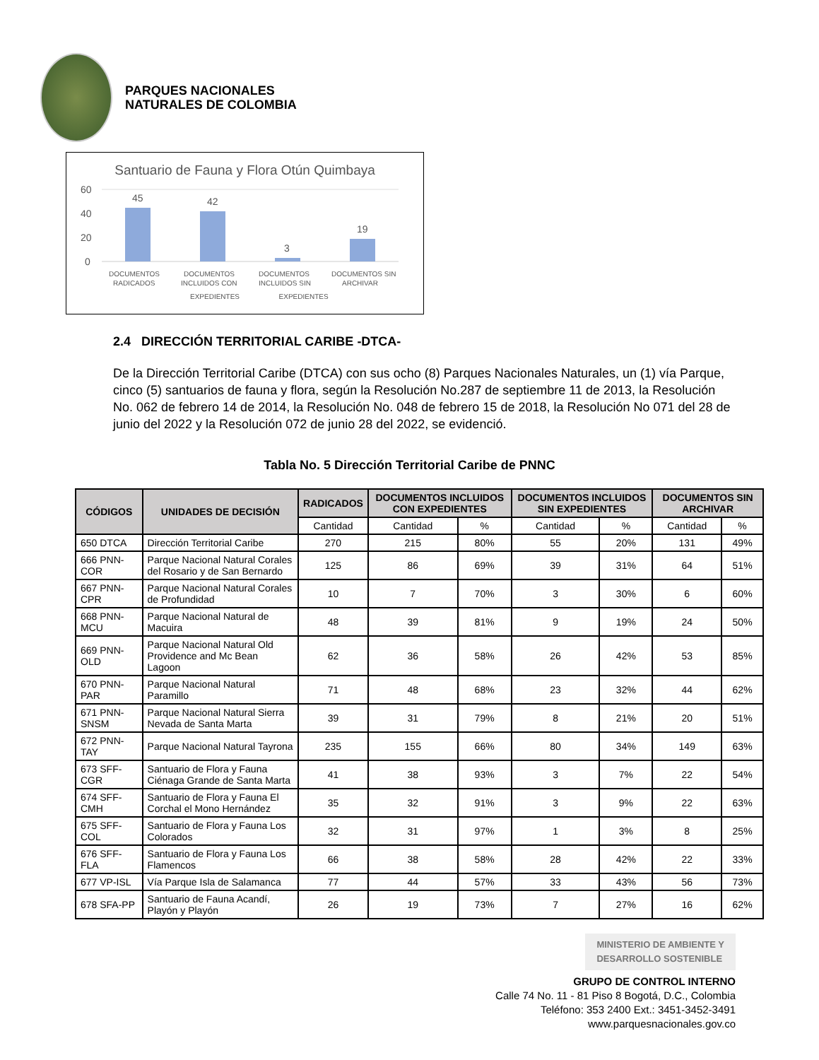PARQUES NACIONALES
NATURALES DE COLOMBIA
Santuario de Fauna y Flora Otún Quimbaya
60
40
20
0
45
42
3
19
DOCUMENTOS
RADICADOS
DOCUMENTOS
INCLUIDOS CON
DOCUMENTOS
INCLUIDOS SIN
DOCUMENTOS SIN
ARCHIVAR
EXPEDIENTES EXPEDIENTES
2.4 DIRECCIÓN TERRITORIAL CARIBE -DTCA-
De la Dirección Territorial Caribe (DTCA) con sus ocho (8) Parques Nacionales Naturales, un (1) vía Parque, cinco (5) santuarios de fauna y flora, según la Resolución No.287 de septiembre 11 de 2013, la Resolución No. 062 de febrero 14 de 2014, la Resolución No. 048 de febrero 15 de 2018, la Resolución No 071 del 28 de junio del 2022 y la Resolución 072 de junio 28 del 2022, se evidenció.
Tabla No. 5 Dirección Territorial Caribe de PNNC
| CÓDIGOS | UNIDADES DE DECISIÓN | RADICADOS | DOCUMENTOS INCLUIDOS CON EXPEDIENTES | | DOCUMENTOS INCLUIDOS SIN EXPEDIENTES | | DOCUMENTOS SIN ARCHIVAR | |
| --- | --- | --- | --- | --- | --- | --- | --- | --- |
| | | Cantidad | Cantidad | % | Cantidad | % | Cantidad | % |
| 650 DTCA | Dirección Territorial Caribe | 270 | 215 | 80% | 55 | 20% | 131 | 49% |
| 666 PNN-COR | Parque Nacional Natural Corales del Rosario y de San Bernardo | 125 | 86 | 69% | 39 | 31% | 64 | 51% |
| 667 PNN-CPR | Parque Nacional Natural Corales de Profundidad | 10 | 7 | 70% | 3 | 30% | 6 | 60% |
| 668 PNN-MCU | Parque Nacional Natural de Macuira | 48 | 39 | 81% | 9 | 19% | 24 | 50% |
| 669 PNN-OLD | Parque Nacional Natural Old Providence and Mc Bean Lagoon | 62 | 36 | 58% | 26 | 42% | 53 | 85% |
| 670 PNN-PAR | Parque Nacional Natural Paramillo | 71 | 48 | 68% | 23 | 32% | 44 | 62% |
| 671 PNN-SNSM | Parque Nacional Natural Sierra Nevada de Santa Marta | 39 | 31 | 79% | 8 | 21% | 20 | 51% |
| 672 PNN-TAY | Parque Nacional Natural Tayrona | 235 | 155 | 66% | 80 | 34% | 149 | 63% |
| 673 SFF-CGR | Santuario de Flora y Fauna Ciénaga Grande de Santa Marta | 41 | 38 | 93% | 3 | 7% | 22 | 54% |
| 674 SFF-CMH | Santuario de Flora y Fauna El Corchal el Mono Hernández | 35 | 32 | 91% | 3 | 9% | 22 | 63% |
| 675 SFF-COL | Santuario de Flora y Fauna Los Colorados | 32 | 31 | 97% | 1 | 3% | 8 | 25% |
| 676 SFF-FLA | Santuario de Flora y Fauna Los Flamencos | 66 | 38 | 58% | 28 | 42% | 22 | 33% |
| 677 VP-ISL | Vía Parque Isla de Salamanca | 77 | 44 | 57% | 33 | 43% | 56 | 73% |
| 678 SFA-PP | Santuario de Fauna Acandí, Playón y Playón | 26 | 19 | 73% | 7 | 27% | 16 | 62% |
MINISTERIO DE AMBIENTE Y
DESARROLLO SOSTENIBLE
GRUPO DE CONTROL INTERNO
Calle 74 No. 11 - 81 Piso 8 Bogotá, D.C., Colombia
Teléfono: 353 2400 Ext.: 3451-3452-3491
www.parquesnacionales.gov.co